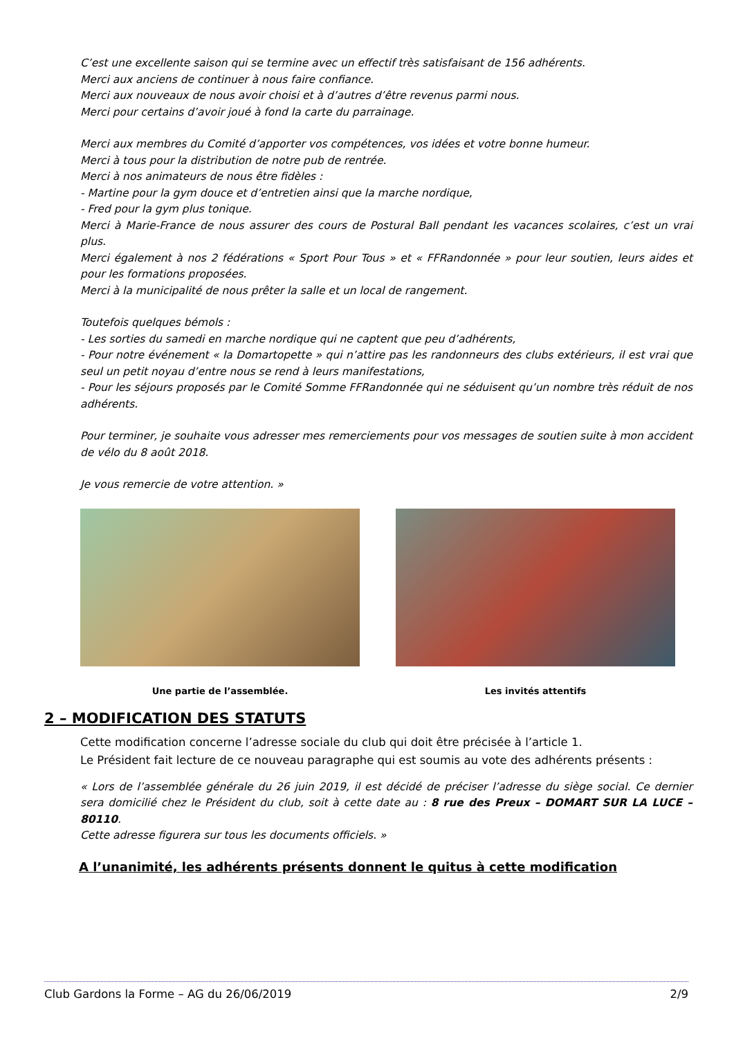C’est une excellente saison qui se termine avec un effectif très satisfaisant de 156 adhérents.
Merci aux anciens de continuer à nous faire confiance.
Merci aux nouveaux de nous avoir choisi et à d’autres d’être revenus parmi nous.
Merci pour certains d’avoir joué à fond la carte du parrainage.
Merci aux membres du Comité d’apporter vos compétences, vos idées et votre bonne humeur.
Merci à tous pour la distribution de notre pub de rentrée.
Merci à nos animateurs de nous être fidèles :
- Martine pour la gym douce et d’entretien ainsi que la marche nordique,
- Fred pour la gym plus tonique.
Merci à Marie-France de nous assurer des cours de Postural Ball pendant les vacances scolaires, c’est un vrai plus.
Merci également à nos 2 fédérations « Sport Pour Tous » et « FFRandonnée » pour leur soutien, leurs aides et pour les formations proposées.
Merci à la municipalité de nous prêter la salle et un local de rangement.
Toutefois quelques bémols :
- Les sorties du samedi en marche nordique qui ne captent que peu d’adhérents,
- Pour notre événement « la Domartopette » qui n’attire pas les randonneurs des clubs extérieurs, il est vrai que seul un petit noyau d’entre nous se rend à leurs manifestations,
- Pour les séjours proposés par le Comité Somme FFRandonnée qui ne séduisent qu’un nombre très réduit de nos adhérents.
Pour terminer, je souhaite vous adresser mes remerciements pour vos messages de soutien suite à mon accident de vélo du 8 août 2018.
Je vous remercie de votre attention. »
Une partie de l’assemblée. Les invités attentifs
2 – MODIFICATION DES STATUTS
Cette modification concerne l’adresse sociale du club qui doit être précisée à l’article 1.
Le Président fait lecture de ce nouveau paragraphe qui est soumis au vote des adhérents présents :
« Lors de l’assemblée générale du 26 juin 2019, il est décidé de préciser l’adresse du siège social. Ce dernier sera domicilié chez le Président du club, soit à cette date au : 8 rue des Preux – DOMART SUR LA LUCE – 80110.
Cette adresse figurera sur tous les documents officiels. »
A l’unanimité, les adhérents présents donnent le quitus à cette modification
Club Gardons la Forme – AG du 26/06/2019 2/9